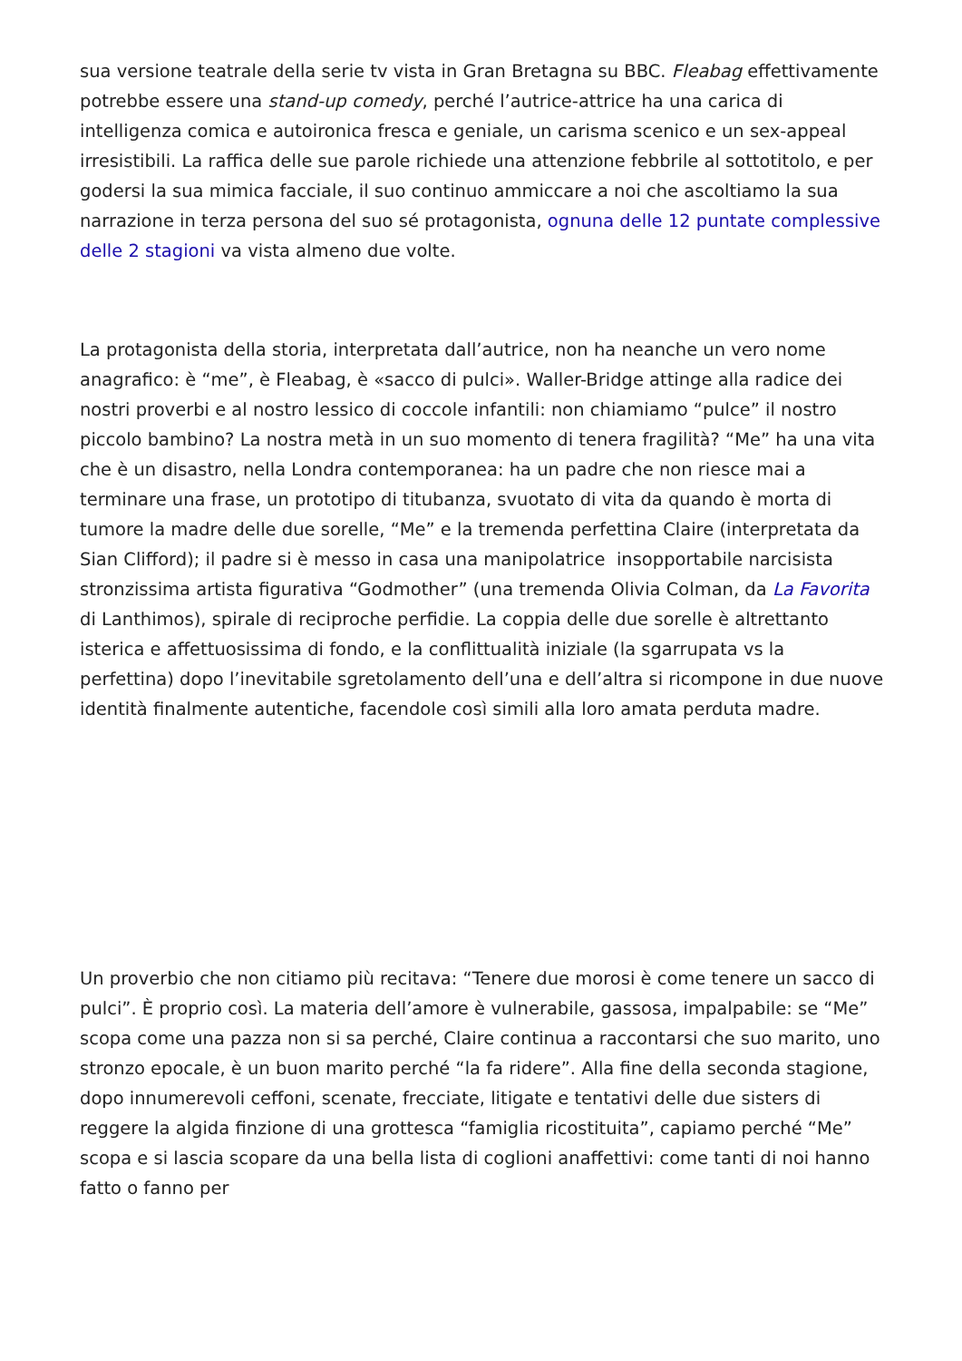sua versione teatrale della serie tv vista in Gran Bretagna su BBC. Fleabag effettivamente potrebbe essere una stand-up comedy, perché l’autrice-attrice ha una carica di intelligenza comica e autoironica fresca e geniale, un carisma scenico e un sex-appeal irresistibili. La raffica delle sue parole richiede una attenzione febbrile al sottotitolo, e per godersi la sua mimica facciale, il suo continuo ammiccare a noi che ascoltiamo la sua narrazione in terza persona del suo sé protagonista, ognuna delle 12 puntate complessive delle 2 stagioni va vista almeno due volte.
La protagonista della storia, interpretata dall’autrice, non ha neanche un vero nome anagrafico: è “me”, è Fleabag, è «sacco di pulci». Waller-Bridge attinge alla radice dei nostri proverbi e al nostro lessico di coccole infantili: non chiamiamo “pulce” il nostro piccolo bambino? La nostra metà in un suo momento di tenera fragilità? “Me” ha una vita che è un disastro, nella Londra contemporanea: ha un padre che non riesce mai a terminare una frase, un prototipo di titubanza, svuotato di vita da quando è morta di tumore la madre delle due sorelle, “Me” e la tremenda perfettina Claire (interpretata da Sian Clifford); il padre si è messo in casa una manipolatrice insopportabile narcisista stronzissima artista figurativa “Godmother” (una tremenda Olivia Colman, da La Favorita di Lanthimos), spirale di reciproche perfidie. La coppia delle due sorelle è altrettanto isterica e affettuosissima di fondo, e la conflittualità iniziale (la sgarrupata vs la perfettina) dopo l’inevitabile sgretolamento dell’una e dell’altra si ricompone in due nuove identità finalmente autentiche, facendole così simili alla loro amata perduta madre.
Un proverbio che non citiamo più recitava: “Tenere due morosi è come tenere un sacco di pulci”. È proprio così. La materia dell’amore è vulnerabile, gassosa, impalpabile: se “Me” scopa come una pazza non si sa perché, Claire continua a raccontarsi che suo marito, uno stronzo epocale, è un buon marito perché “la fa ridere”. Alla fine della seconda stagione, dopo innumerevoli ceffoni, scenate, frecciate, litigate e tentativi delle due sisters di reggere la algida finzione di una grottesca “famiglia ricostituita”, capiamo perché “Me” scopa e si lascia scopare da una bella lista di coglioni anaffettivi: come tanti di noi hanno fatto o fanno per